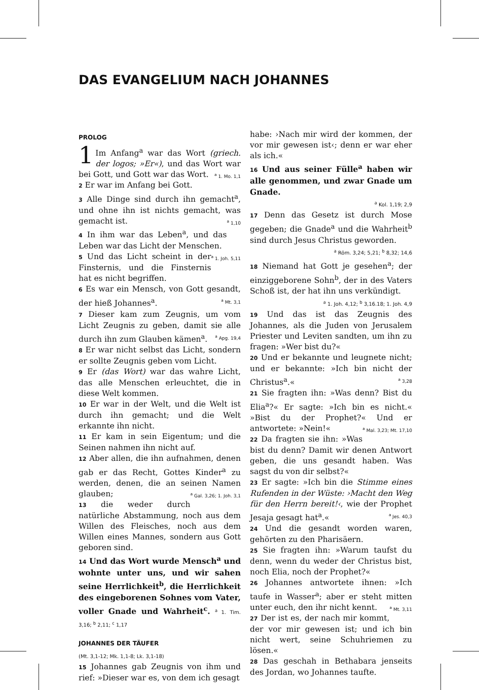DAS EVANGELIUM NACH JOHANNES
PROLOG
1 Im Anfang<sup>a</sup> war das Wort (griech. der logos; »Er«), und das Wort war bei Gott, und Gott war das Wort. <sup>a</sup> 1. Mo. 1,1
2 Er war im Anfang bei Gott.
3 Alle Dinge sind durch ihn gemacht<sup>a</sup>, und ohne ihn ist nichts gemacht, was gemacht ist. <sup>a</sup> 1,10
4 In ihm war das Leben<sup>a</sup>, und das Leben war das Licht der Menschen. <sup>a</sup> 1. Joh. 5,11
5 Und das Licht scheint in der Finsternis, und die Finsternis hat es nicht begriffen.
6 Es war ein Mensch, von Gott gesandt, der hieß Johannes<sup>a</sup>. <sup>a</sup> Mt. 3,1
7 Dieser kam zum Zeugnis, um vom Licht Zeugnis zu geben, damit sie alle durch ihn zum Glauben kämen<sup>a</sup>. <sup>a</sup> Apg. 19,4
8 Er war nicht selbst das Licht, sondern er sollte Zeugnis geben vom Licht.
9 Er (das Wort) war das wahre Licht, das alle Menschen erleuchtet, die in diese Welt kommen.
10 Er war in der Welt, und die Welt ist durch ihn gemacht; und die Welt erkannte ihn nicht.
11 Er kam in sein Eigentum; und die Seinen nahmen ihn nicht auf.
12 Aber allen, die ihn aufnahmen, denen gab er das Recht, Gottes Kinder<sup>a</sup> zu werden, denen, die an seinen Namen glauben; <sup>a</sup> Gal. 3,26; 1. Joh. 3,1
13 die weder durch natürliche Abstammung, noch aus dem Willen des Fleisches, noch aus dem Willen eines Mannes, sondern aus Gott geboren sind.
14 Und das Wort wurde Mensch<sup>a</sup> und wohnte unter uns, und wir sahen seine Herrlichkeit<sup>b</sup>, die Herrlichkeit des eingeborenen Sohnes vom Vater, voller Gnade und Wahrheit<sup>c</sup>. <sup>a</sup> 1. Tim. 3,16; <sup>b</sup> 2,11; <sup>c</sup> 1,17
JOHANNES DER TÄUFER
(Mt. 3,1-12; Mk. 1,1-8; Lk. 3,1-18)
15 Johannes gab Zeugnis von ihm und rief: »Dieser war es, von dem ich gesagt
habe: ›Nach mir wird der kommen, der vor mir gewesen ist‹; denn er war eher als ich.«
16 Und aus seiner Fülle<sup>a</sup> haben wir alle genommen, und zwar Gnade um Gnade.
<sup>a</sup> Kol. 1,19; 2,9
17 Denn das Gesetz ist durch Mose gegeben; die Gnade<sup>a</sup> und die Wahrheit<sup>b</sup> sind durch Jesus Christus geworden.
<sup>a</sup> Röm. 3,24; 5,21; <sup>b</sup> 8,32; 14,6
18 Niemand hat Gott je gesehen<sup>a</sup>; der einziggeborene Sohn<sup>b</sup>, der in des Vaters Schoß ist, der hat ihn uns verkündigt.
<sup>a</sup> 1. Joh. 4,12; <sup>b</sup> 3,16.18; 1. Joh. 4,9
19 Und das ist das Zeugnis des Johannes, als die Juden von Jerusalem Priester und Leviten sandten, um ihn zu fragen: »Wer bist du?«
20 Und er bekannte und leugnete nicht; und er bekannte: »Ich bin nicht der Christus<sup>a</sup>.« <sup>a</sup> 3,28
21 Sie fragten ihn: »Was denn? Bist du Elia<sup>a</sup>?« Er sagte: »Ich bin es nicht.« »Bist du der Prophet?« Und er antwortete: »Nein!« <sup>a</sup> Mal. 3,23; Mt. 17,10
22 Da fragten sie ihn: »Was bist du denn? Damit wir denen Antwort geben, die uns gesandt haben. Was sagst du von dir selbst?«
23 Er sagte: »Ich bin die Stimme eines Rufenden in der Wüste: ›Macht den Weg für den Herrn bereit!‹, wie der Prophet Jesaja gesagt hat<sup>a</sup>.« <sup>a</sup> Jes. 40,3
24 Und die gesandt worden waren, gehörten zu den Pharisäern.
25 Sie fragten ihn: »Warum taufst du denn, wenn du weder der Christus bist, noch Elia, noch der Prophet?«
26 Johannes antwortete ihnen: »Ich taufe in Wasser<sup>a</sup>; aber er steht mitten unter euch, den ihr nicht kennt. <sup>a</sup> Mt. 3,11
27 Der ist es, der nach mir kommt, der vor mir gewesen ist; und ich bin nicht wert, seine Schuhriemen zu lösen.«
28 Das geschah in Bethabara jenseits des Jordan, wo Johannes taufte.